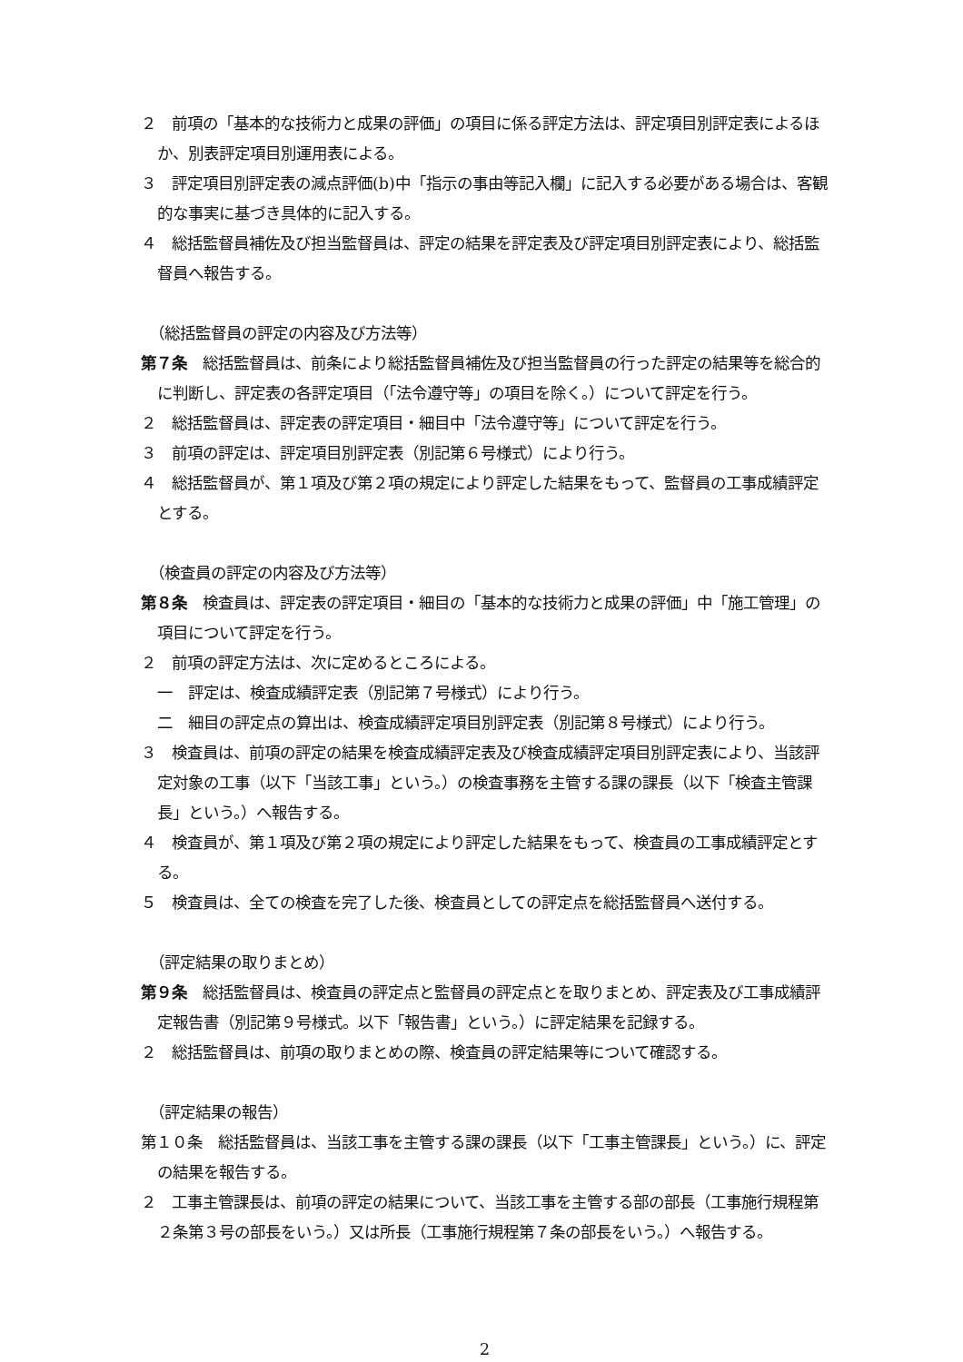２　前項の「基本的な技術力と成果の評価」の項目に係る評定方法は、評定項目別評定表によるほか、別表評定項目別運用表による。
３　評定項目別評定表の減点評価(b)中「指示の事由等記入欄」に記入する必要がある場合は、客観的な事実に基づき具体的に記入する。
４　総括監督員補佐及び担当監督員は、評定の結果を評定表及び評定項目別評定表により、総括監督員へ報告する。
（総括監督員の評定の内容及び方法等）
第７条　総括監督員は、前条により総括監督員補佐及び担当監督員の行った評定の結果等を総合的に判断し、評定表の各評定項目（「法令遵守等」の項目を除く。）について評定を行う。
２　総括監督員は、評定表の評定項目・細目中「法令遵守等」について評定を行う。
３　前項の評定は、評定項目別評定表（別記第６号様式）により行う。
４　総括監督員が、第１項及び第２項の規定により評定した結果をもって、監督員の工事成績評定とする。
（検査員の評定の内容及び方法等）
第８条　検査員は、評定表の評定項目・細目の「基本的な技術力と成果の評価」中「施工管理」の項目について評定を行う。
２　前項の評定方法は、次に定めるところによる。
一　評定は、検査成績評定表（別記第７号様式）により行う。
二　細目の評定点の算出は、検査成績評定項目別評定表（別記第８号様式）により行う。
３　検査員は、前項の評定の結果を検査成績評定表及び検査成績評定項目別評定表により、当該評定対象の工事（以下「当該工事」という。）の検査事務を主管する課の課長（以下「検査主管課長」という。）へ報告する。
４　検査員が、第１項及び第２項の規定により評定した結果をもって、検査員の工事成績評定とする。
５　検査員は、全ての検査を完了した後、検査員としての評定点を総括監督員へ送付する。
（評定結果の取りまとめ）
第９条　総括監督員は、検査員の評定点と監督員の評定点とを取りまとめ、評定表及び工事成績評定報告書（別記第９号様式。以下「報告書」という。）に評定結果を記録する。
２　総括監督員は、前項の取りまとめの際、検査員の評定結果等について確認する。
（評定結果の報告）
第１０条　総括監督員は、当該工事を主管する課の課長（以下「工事主管課長」という。）に、評定の結果を報告する。
２　工事主管課長は、前項の評定の結果について、当該工事を主管する部の部長（工事施行規程第２条第３号の部長をいう。）又は所長（工事施行規程第７条の部長をいう。）へ報告する。
2